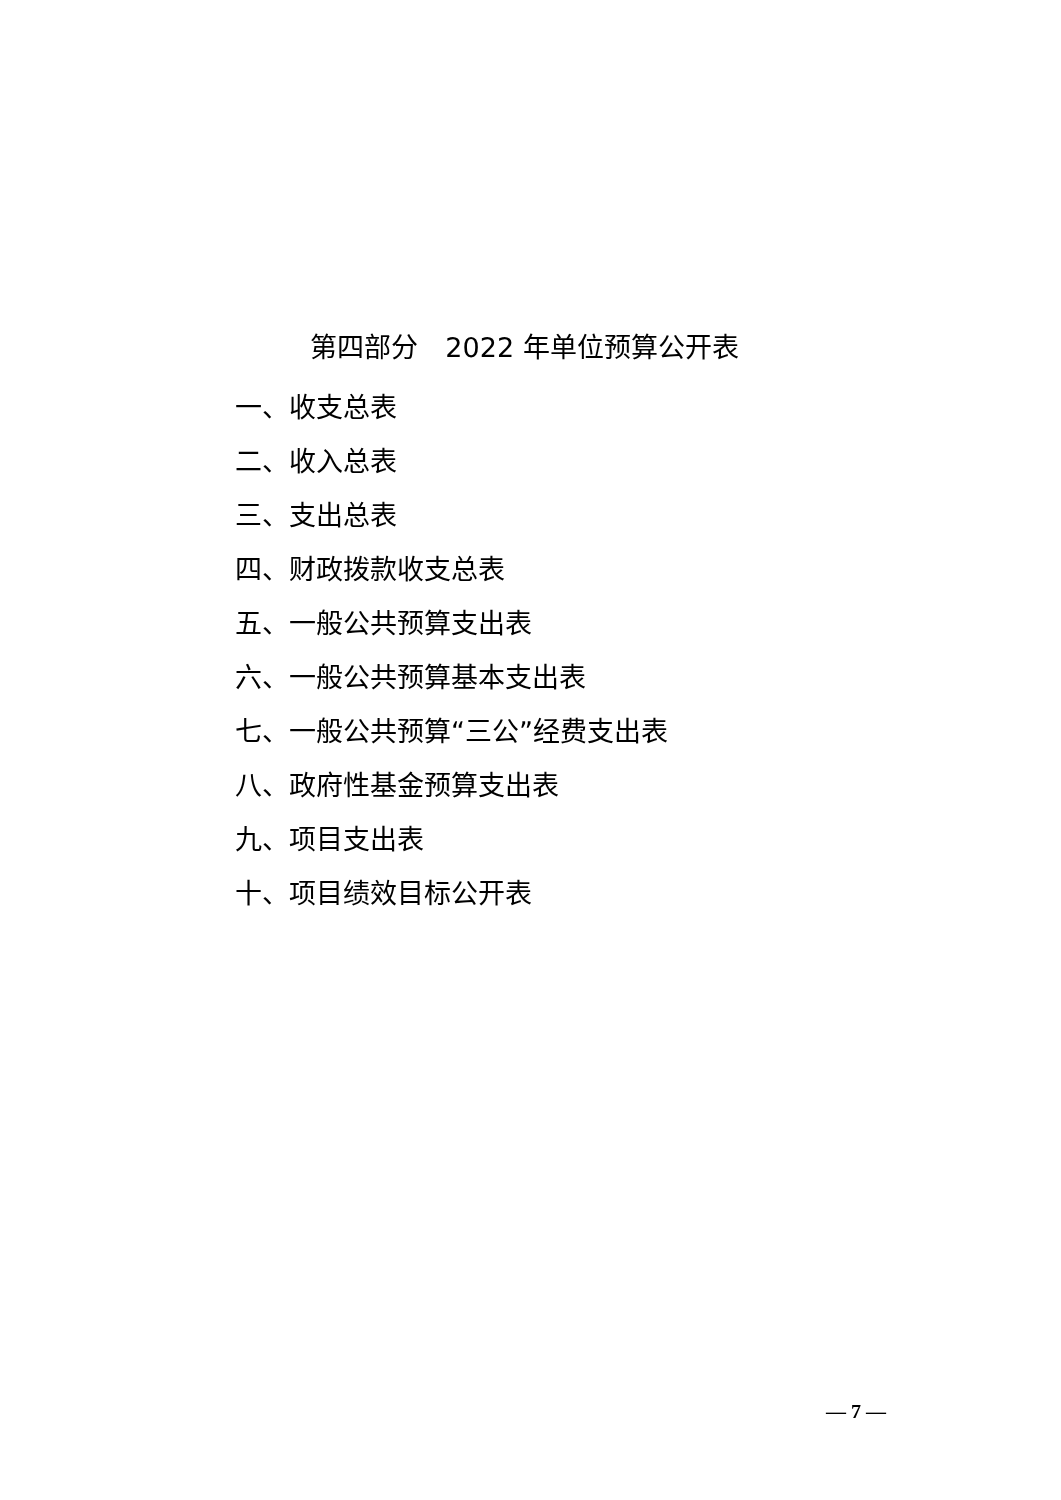第四部分　2022 年单位预算公开表
一、收支总表
二、收入总表
三、支出总表
四、财政拨款收支总表
五、一般公共预算支出表
六、一般公共预算基本支出表
七、一般公共预算“三公”经费支出表
八、政府性基金预算支出表
九、项目支出表
十、项目绩效目标公开表
— 7 —